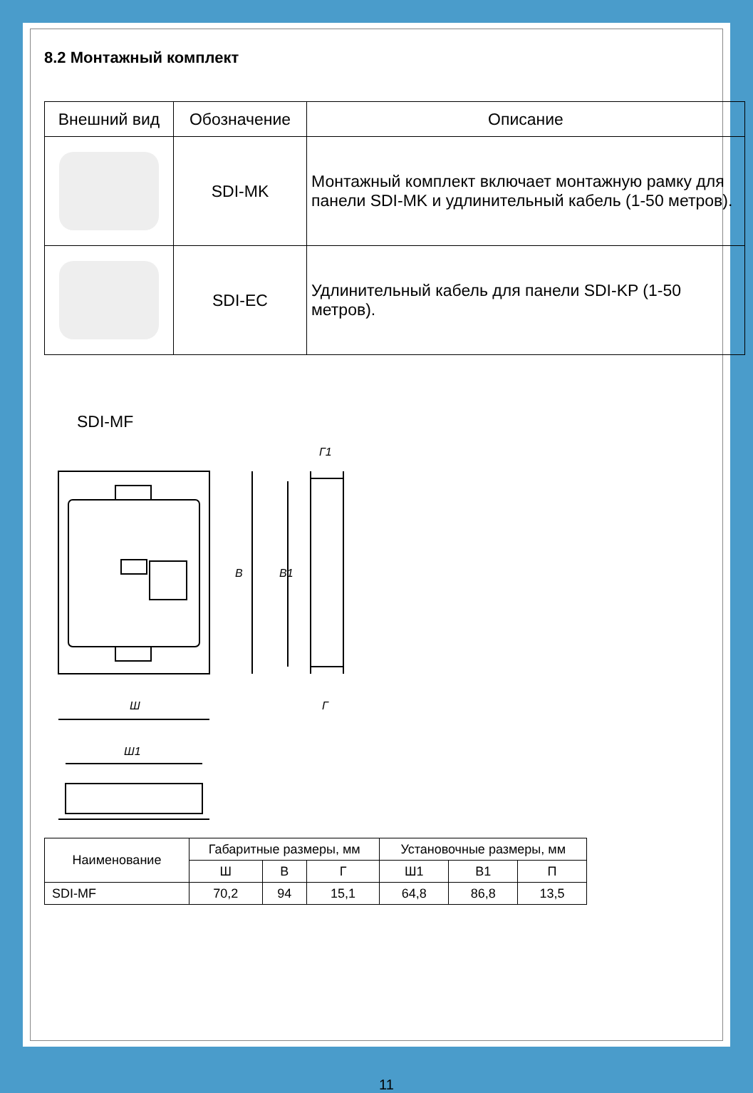8.2 Монтажный комплект
| Внешний вид | Обозначение | Описание |
| --- | --- | --- |
| | SDI-MK | Монтажный комплект включает монтажную рамку для панели SDI-MK и удлинительный кабель (1-50 метров). |
| | SDI-EC | Удлинительный кабель для панели SDI-KP (1-50 метров). |
SDI-MF
В
В1
Ш
Ш1
Г1
Г
| Наименование | Габаритные размеры, мм | | | Установочные размеры, мм | | |
| | Ш | В | Г | Ш1 | В1 | П |
| SDI-MF | 70,2 | 94 | 15,1 | 64,8 | 86,8 | 13,5 |
11